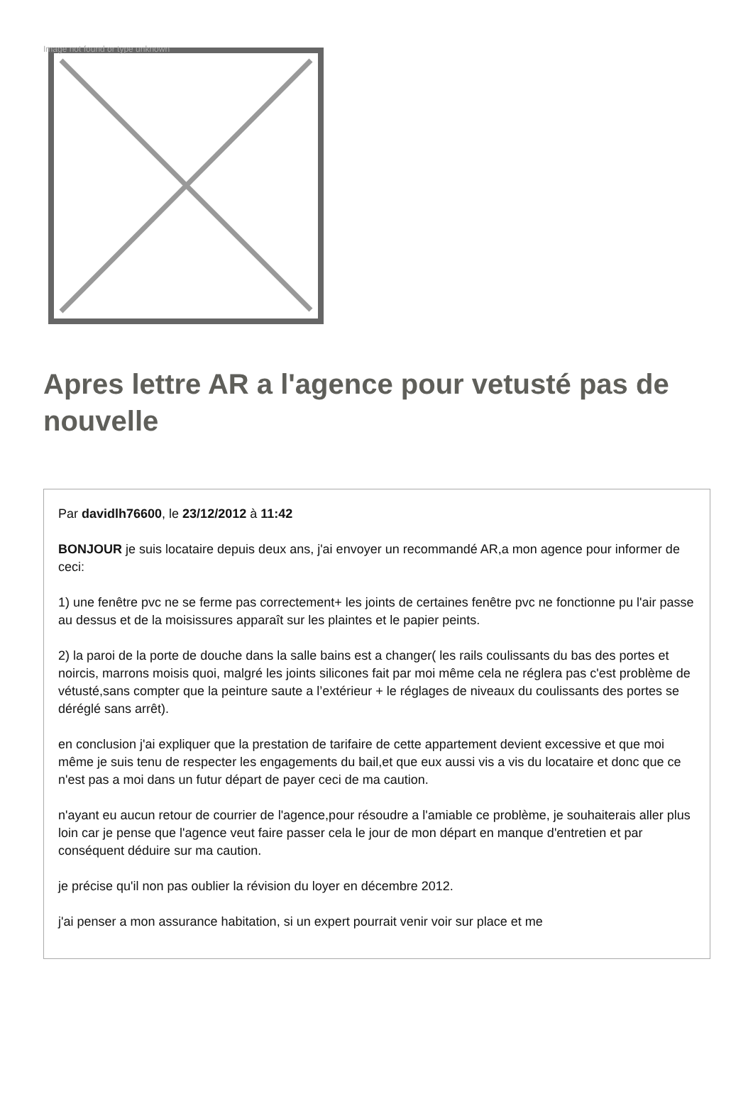Image not found or type unknown
Apres lettre AR a l'agence pour vetusté pas de nouvelle
Par davidlh76600, le 23/12/2012 à 11:42
BONJOUR je suis locataire depuis deux ans, j'ai envoyer un recommandé AR,a mon agence pour informer de ceci:
1) une fenêtre pvc ne se ferme pas correctement+ les joints de certaines fenêtre pvc ne fonctionne pu l'air passe au dessus et de la moisissures apparaît sur les plaintes et le papier peints.
2) la paroi de la porte de douche dans la salle bains est a changer( les rails coulissants du bas des portes et noircis, marrons moisis quoi, malgré les joints silicones fait par moi même cela ne réglera pas c'est problème de vétusté,sans compter que la peinture saute a l’extérieur + le réglages de niveaux du coulissants des portes se déréglé sans arrêt).
en conclusion j'ai expliquer que la prestation de tarifaire de cette appartement devient excessive et que moi même je suis tenu de respecter les engagements du bail,et que eux aussi vis a vis du locataire et donc que ce n'est pas a moi dans un futur départ de payer ceci de ma caution.
n'ayant eu aucun retour de courrier de l'agence,pour résoudre a l'amiable ce problème, je souhaiterais aller plus loin car je pense que l'agence veut faire passer cela le jour de mon départ en manque d'entretien et par conséquent déduire sur ma caution.
je précise qu'il non pas oublier la révision du loyer en décembre 2012.
j'ai penser a mon assurance habitation, si un expert pourrait venir voir sur place et me